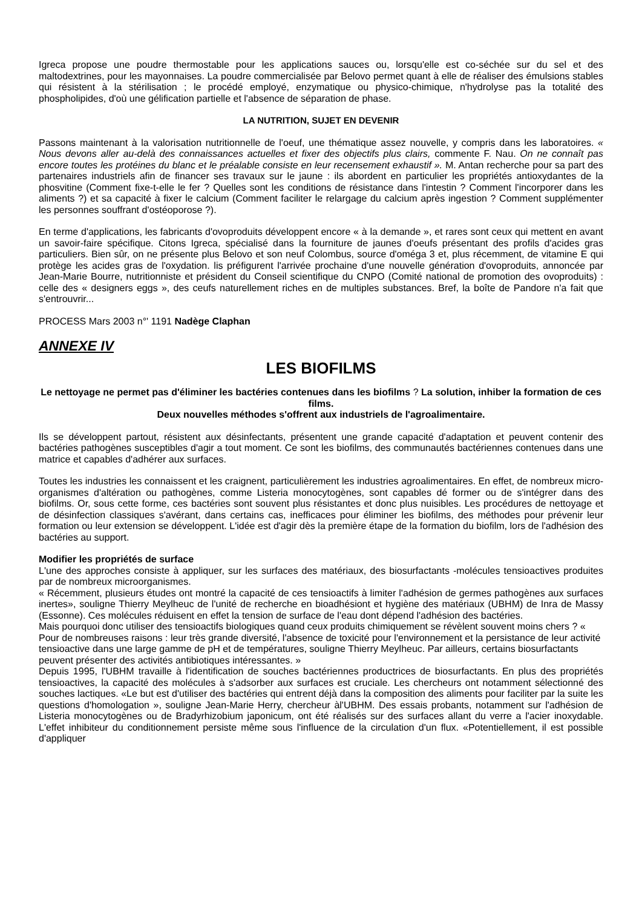Igreca propose une poudre thermostable pour les applications sauces ou, lorsqu'elle est co-séchée sur du sel et des maltodextrines, pour les mayonnaises. La poudre commercialisée par Belovo permet quant à elle de réaliser des émulsions stables qui résistent à la stérilisation ; le procédé employé, enzymatique ou physico-chimique, n'hydrolyse pas la totalité des phospholipides, d'où une gélification partielle et l'absence de séparation de phase.
LA NUTRITION, SUJET EN DEVENIR
Passons maintenant à la valorisation nutritionnelle de l'oeuf, une thématique assez nouvelle, y compris dans les laboratoires. « Nous devons aller au-delà des connaissances actuelles et fixer des objectifs plus clairs, commente F. Nau. On ne connaît pas encore toutes les protéines du blanc et le préalable consiste en leur recensement exhaustif ». M. Antan recherche pour sa part des partenaires industriels afin de financer ses travaux sur le jaune : ils abordent en particulier les propriétés antioxydantes de la phosvitine (Comment fixe-t-elle le fer ? Quelles sont les conditions de résistance dans l'intestin ? Comment l'incorporer dans les aliments ?) et sa capacité à fixer le calcium (Comment faciliter le relargage du calcium après ingestion ? Comment supplémenter les personnes souffrant d'ostéoporose ?).
En terme d'applications, les fabricants d'ovoproduits développent encore « à la demande », et rares sont ceux qui mettent en avant un savoir-faire spécifique. Citons Igreca, spécialisé dans la fourniture de jaunes d'oeufs présentant des profils d'acides gras particuliers. Bien sûr, on ne présente plus Belovo et son neuf Colombus, source d'oméga 3 et, plus récemment, de vitamine E qui protège les acides gras de l'oxydation. lis préfigurent l'arrivée prochaine d'une nouvelle génération d'ovoproduits, annoncée par Jean-Marie Bourre, nutritionniste et président du Conseil scientifique du CNPO (Comité national de promotion des ovoproduits) : celle des « designers eggs », des ceufs naturellement riches en de multiples substances. Bref, la boîte de Pandore n'a fait que s'entrouvrir...
PROCESS Mars 2003 n°' 1191 Nadège Claphan
ANNEXE IV
LES BIOFILMS
Le nettoyage ne permet pas d'éliminer les bactéries contenues dans les biofilms ? La solution, inhiber la formation de ces films.
Deux nouvelles méthodes s'offrent aux industriels de l'agroalimentaire.
Ils se développent partout, résistent aux désinfectants, présentent une grande capacité d'adaptation et peuvent contenir des bactéries pathogènes susceptibles d'agir a tout moment. Ce sont les biofilms, des communautés bactériennes contenues dans une matrice et capables d'adhérer aux surfaces.
Toutes les industries les connaissent et les craignent, particulièrement les industries agroalimentaires. En effet, de nombreux micro-organismes d'altération ou pathogènes, comme Listeria monocytogènes, sont capables dé former ou de s'intégrer dans des biofilms. Or, sous cette forme, ces bactéries sont souvent plus résistantes et donc plus nuisibles. Les procédures de nettoyage et de désinfection classiques s'avérant, dans certains cas, inefficaces pour éliminer les biofilms, des méthodes pour prévenir leur formation ou leur extension se développent. L'idée est d'agir dès la première étape de la formation du biofilm, lors de l'adhésion des bactéries au support.
Modifier les propriétés de surface
L'une des approches consiste à appliquer, sur les surfaces des matériaux, des biosurfactants -molécules tensioactives produites par de nombreux microorganismes.
« Récemment, plusieurs études ont montré la capacité de ces tensioactifs à limiter l'adhésion de germes pathogènes aux surfaces inertes», souligne Thierry Meylheuc de l'unité de recherche en bioadhésiont et hygiène des matériaux (UBHM) de Inra de Massy (Essonne). Ces molécules réduisent en effet la tension de surface de l'eau dont dépend l'adhésion des bactéries.
Mais pourquoi donc utiliser des tensioactifs biologiques quand ceux produits chimiquement se révèlent souvent moins chers ? « Pour de nombreuses raisons : leur très grande diversité, l'absence de toxicité pour l'environnement et la persistance de leur activité tensioactive dans une large gamme de pH et de températures, souligne Thierry Meylheuc. Par ailleurs, certains biosurfactants peuvent présenter des activités antibiotiques intéressantes. »
Depuis 1995, l'UBHM travaille à l'identification de souches bactériennes productrices de biosurfactants. En plus des propriétés tensioactives, la capacité des molécules à s'adsorber aux surfaces est cruciale. Les chercheurs ont notamment sélectionné des souches lactiques. «Le but est d'utiliser des bactéries qui entrent déjà dans la composition des aliments pour faciliter par la suite les questions d'homologation », souligne Jean-Marie Herry, chercheur àl'UBHM. Des essais probants, notamment sur l'adhésion de Listeria monocytogènes ou de Bradyrhizobium japonicum, ont été réalisés sur des surfaces allant du verre a l'acier inoxydable. L'effet inhibiteur du conditionnement persiste même sous l'influence de la circulation d'un flux. «Potentiellement, il est possible d'appliquer